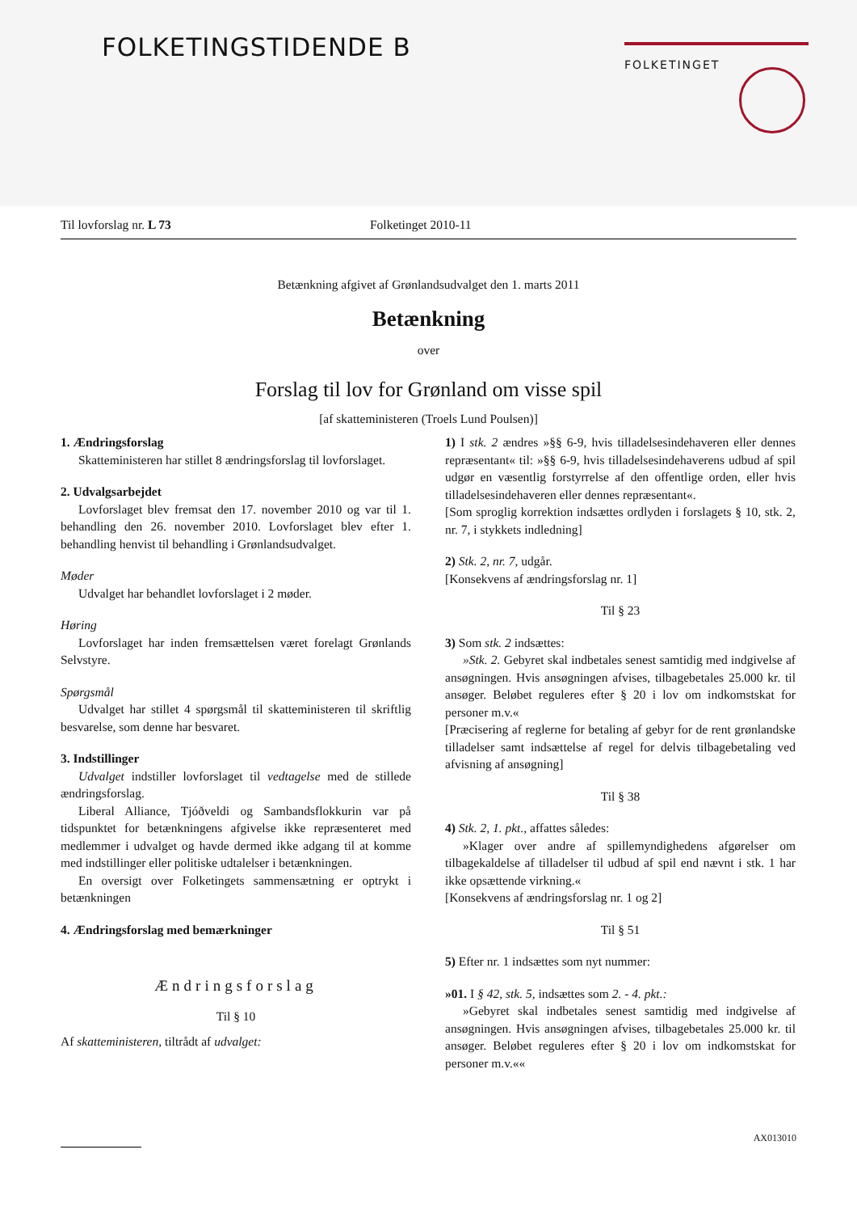FOLKETINGSTIDENDE B
FOLKETINGET
Til lovforslag nr. L 73 Folketinget 2010-11
Betænkning afgivet af Grønlandsudvalget den 1. marts 2011
Betænkning
over
Forslag til lov for Grønland om visse spil
[af skatteministeren (Troels Lund Poulsen)]
1. Ændringsforslag
Skatteministeren har stillet 8 ændringsforslag til lovforslaget.
2. Udvalgsarbejdet
Lovforslaget blev fremsat den 17. november 2010 og var til 1. behandling den 26. november 2010. Lovforslaget blev efter 1. behandling henvist til behandling i Grønlandsudvalget.
Møder
Udvalget har behandlet lovforslaget i 2 møder.
Høring
Lovforslaget har inden fremsættelsen været forelagt Grønlands Selvstyre.
Spørgsmål
Udvalget har stillet 4 spørgsmål til skatteministeren til skriftlig besvarelse, som denne har besvaret.
3. Indstillinger
Udvalget indstiller lovforslaget til vedtagelse med de stillede ændringsforslag.
Liberal Alliance, Tjóðveldi og Sambandsflokkurin var på tidspunktet for betænkningens afgivelse ikke repræsenteret med medlemmer i udvalget og havde dermed ikke adgang til at komme med indstillinger eller politiske udtalelser i betænkningen.
En oversigt over Folketingets sammensætning er optrykt i betænkningen
4. Ændringsforslag med bemærkninger
Ændringsforslag
Til § 10
Af skatteministeren, tiltrådt af udvalget:
1) I stk. 2 ændres »§§ 6-9, hvis tilladelsesindehaveren eller dennes repræsentant« til: »§§ 6-9, hvis tilladelsesindehaverens udbud af spil udgør en væsentlig forstyrrelse af den offentlige orden, eller hvis tilladelsesindehaveren eller dennes repræsentant«.
[Som sproglig korrektion indsættes ordlyden i forslagets § 10, stk. 2, nr. 7, i stykkets indledning]
2) Stk. 2, nr. 7, udgår.
[Konsekvens af ændringsforslag nr. 1]
Til § 23
3) Som stk. 2 indsættes:
»Stk. 2. Gebyret skal indbetales senest samtidig med indgivelse af ansøgningen. Hvis ansøgningen afvises, tilbagebetales 25.000 kr. til ansøger. Beløbet reguleres efter § 20 i lov om indkomstskat for personer m.v.«
[Præcisering af reglerne for betaling af gebyr for de rent grønlandske tilladelser samt indsættelse af regel for delvis tilbagebetaling ved afvisning af ansøgning]
Til § 38
4) Stk. 2, 1. pkt., affattes således:
»Klager over andre af spillemyndighedens afgørelser om tilbagekaldelse af tilladelser til udbud af spil end nævnt i stk. 1 har ikke opsættende virkning.«
[Konsekvens af ændringsforslag nr. 1 og 2]
Til § 51
5) Efter nr. 1 indsættes som nyt nummer:
»01. I § 42, stk. 5, indsættes som 2. - 4. pkt.:
»Gebyret skal indbetales senest samtidig med indgivelse af ansøgningen. Hvis ansøgningen afvises, tilbagebetales 25.000 kr. til ansøger. Beløbet reguleres efter § 20 i lov om indkomstskat for personer m.v.««
AX013010